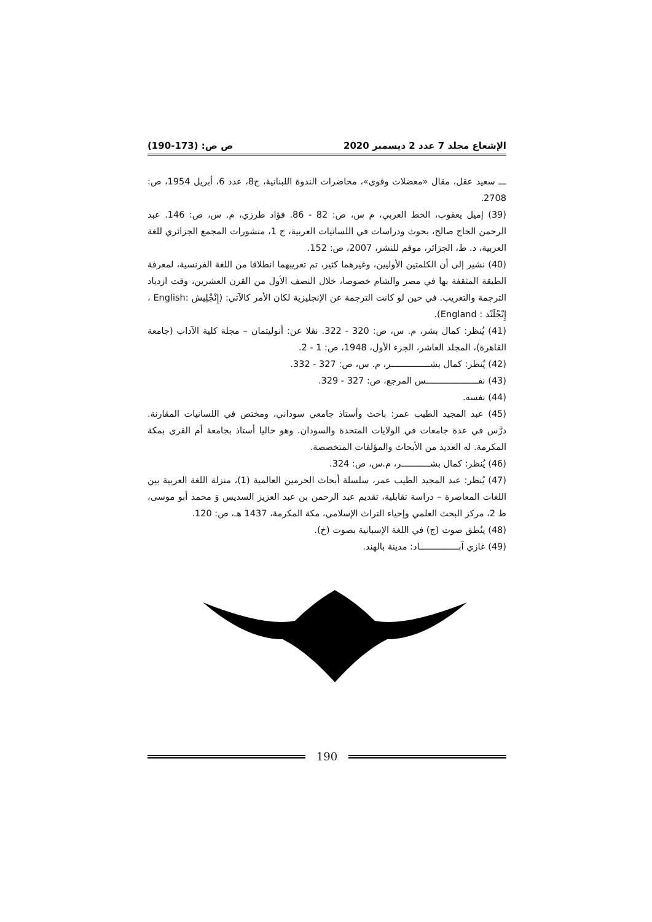الإشعاع مجلد 7 عدد 2 ديسمبر 2020 ص ص: (173-190)
ـــ سعيد عقل، مقال «معضلات وقوى»، محاضرات الندوة اللبنانية، ج8، عدد 6، أبريل 1954، ص: 2708.
(39) إميل يعقوب، الخط العربي، م س، ص: 82 - 86. فؤاد طرزي، م. س، ص: 146. عبد الرحمن الحاج صالح، بحوث ودراسات في اللسانيات العربية، ج 1، منشورات المجمع الجزائري للغة العربية، د. ط، الجزائر، موفم للنشر، 2007، ص: 152.
(40) نشير إلى أن الكلمتين الأوليين، وغيرهما كثير، تم تعريبهما انطلاقا من اللغة الفرنسية، لمعرفة الطبقة المثقفة بها في مصر والشام خصوصا، خلال النصف الأول من القرن العشرين، وقت ازدياد الترجمة والتعريب. في حين لو كانت الترجمة عن الإنجليزية لكان الأمر كالآتي: (إِنْجْلِيش :English ، إِنْجْلَنْد : England).
(41) يُنظر: كمال بشر، م. س، ص: 320 - 322. نقلا عن: أنوليتمان – مجلة كلية الآداب (جامعة القاهرة)، المجلد العاشر، الجزء الأول، 1948، ص: 1 - 2.
(42) يُنظر: كمال بشـــــــــــــــر، م. س، ص: 327 - 332.
(43) نفــــــــــــــــــــس المرجع، ص: 327 - 329.
(44) نفسه.
(45) عبد المجيد الطيب عمر: باحث وأستاذ جامعي سوداني، ومختص في اللسانيات المقارنة. درَّس في عدة جامعات في الولايات المتحدة والسودان. وهو حاليا أستاذ بجامعة أم القرى بمكة المكرمة. له العديد من الأبحاث والمؤلفات المتخصصة.
(46) يُنظر: كمال بشـــــــــــر، م.س، ص: 324.
(47) يُنظر: عبد المجيد الطيب عمر، سلسلة أبحاث الحرمين العالمية (1)، منزلة اللغة العربية بين اللغات المعاصرة – دراسة تقابلية، تقديم عبد الرحمن بن عبد العزيز السديس وَ محمد أبو موسى، ط 2، مركز البحث العلمي وإحياء التراث الإسلامي، مكة المكرمة، 1437 هـ، ص: 120.
(48) ينُطق صوت (ج) في اللغة الإسبانية بصوت (خ).
(49) غازي آبـــــــــــــــاد: مدينة بالهند.
190